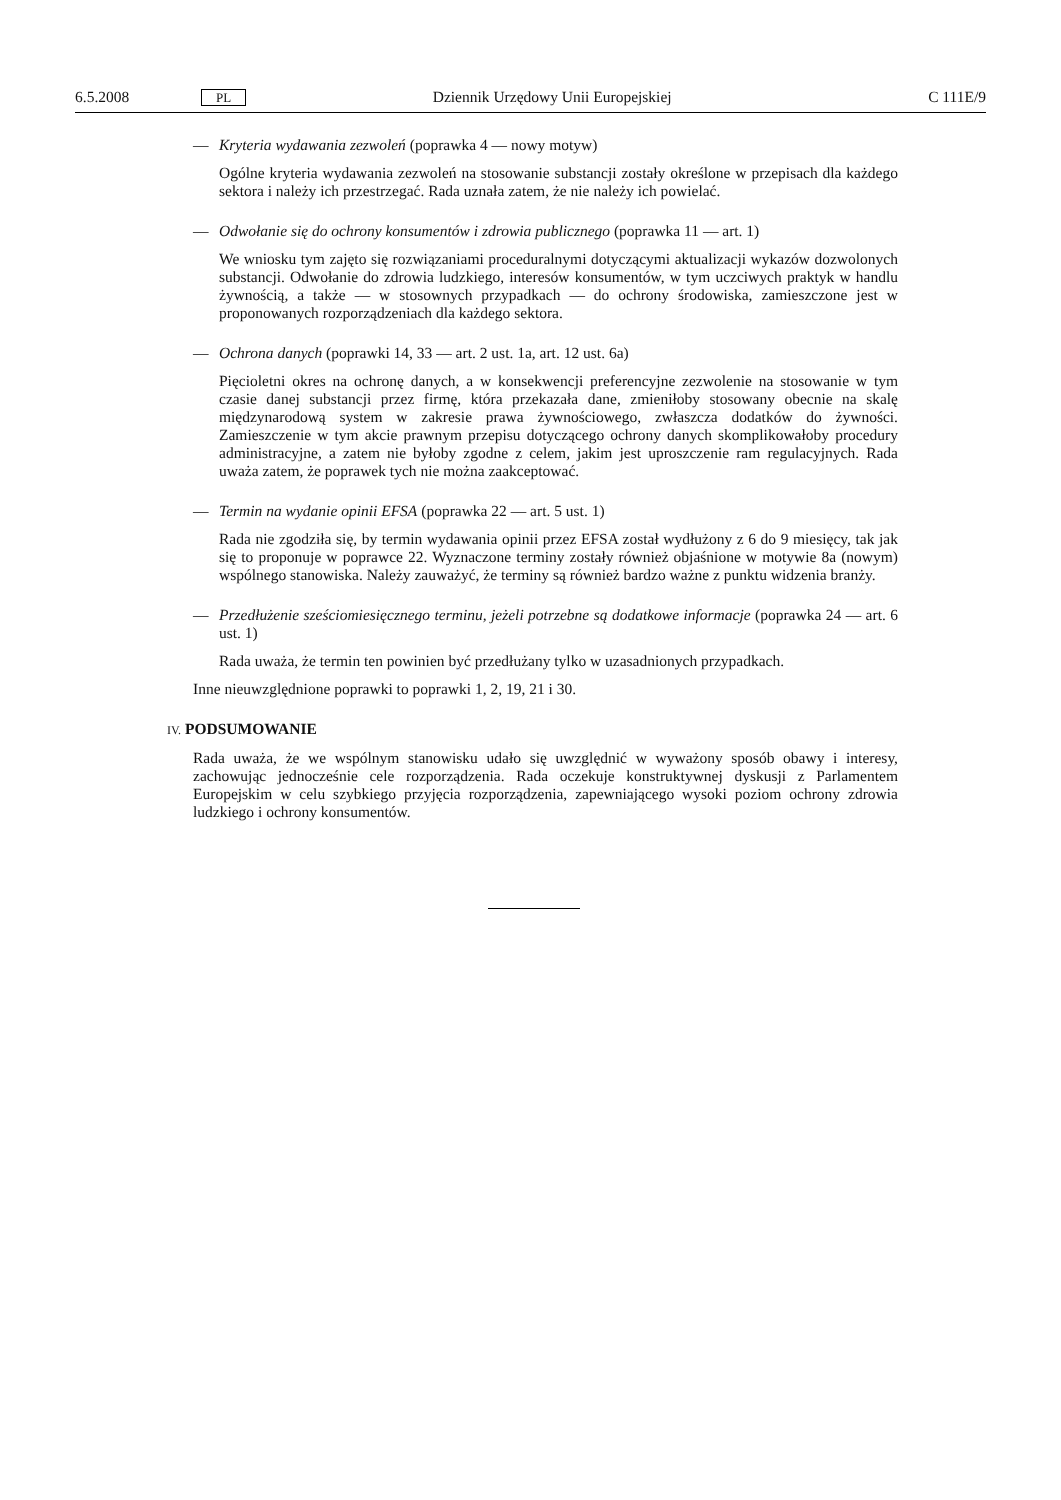6.5.2008 PL Dziennik Urzędowy Unii Europejskiej C 111E/9
— Kryteria wydawania zezwoleń (poprawka 4 — nowy motyw)
Ogólne kryteria wydawania zezwoleń na stosowanie substancji zostały określone w przepisach dla każdego sektora i należy ich przestrzegać. Rada uznała zatem, że nie należy ich powielać.
— Odwołanie się do ochrony konsumentów i zdrowia publicznego (poprawka 11 — art. 1)
We wniosku tym zajęto się rozwiązaniami proceduralnymi dotyczącymi aktualizacji wykazów dozwolonych substancji. Odwołanie do zdrowia ludzkiego, interesów konsumentów, w tym uczciwych praktyk w handlu żywnością, a także — w stosownych przypadkach — do ochrony środowiska, zamieszczone jest w proponowanych rozporządzeniach dla każdego sektora.
— Ochrona danych (poprawki 14, 33 — art. 2 ust. 1a, art. 12 ust. 6a)
Pięcioletni okres na ochronę danych, a w konsekwencji preferencyjne zezwolenie na stosowanie w tym czasie danej substancji przez firmę, która przekazała dane, zmieniłoby stosowany obecnie na skalę międzynarodową system w zakresie prawa żywnościowego, zwłaszcza dodatków do żywności. Zamieszczenie w tym akcie prawnym przepisu dotyczącego ochrony danych skomplikowałoby procedury administracyjne, a zatem nie byłoby zgodne z celem, jakim jest uproszczenie ram regulacyjnych. Rada uważa zatem, że poprawek tych nie można zaakceptować.
— Termin na wydanie opinii EFSA (poprawka 22 — art. 5 ust. 1)
Rada nie zgodziła się, by termin wydawania opinii przez EFSA został wydłużony z 6 do 9 miesięcy, tak jak się to proponuje w poprawce 22. Wyznaczone terminy zostały również objaśnione w motywie 8a (nowym) wspólnego stanowiska. Należy zauważyć, że terminy są również bardzo ważne z punktu widzenia branży.
— Przedłużenie sześciomiesięcznego terminu, jeżeli potrzebne są dodatkowe informacje (poprawka 24 — art. 6 ust. 1)
Rada uważa, że termin ten powinien być przedłużany tylko w uzasadnionych przypadkach.
Inne nieuwzględnione poprawki to poprawki 1, 2, 19, 21 i 30.
IV. PODSUMOWANIE
Rada uważa, że we wspólnym stanowisku udało się uwzględnić w wyważony sposób obawy i interesy, zachowując jednocześnie cele rozporządzenia. Rada oczekuje konstruktywnej dyskusji z Parlamentem Europejskim w celu szybkiego przyjęcia rozporządzenia, zapewniającego wysoki poziom ochrony zdrowia ludzkiego i ochrony konsumentów.